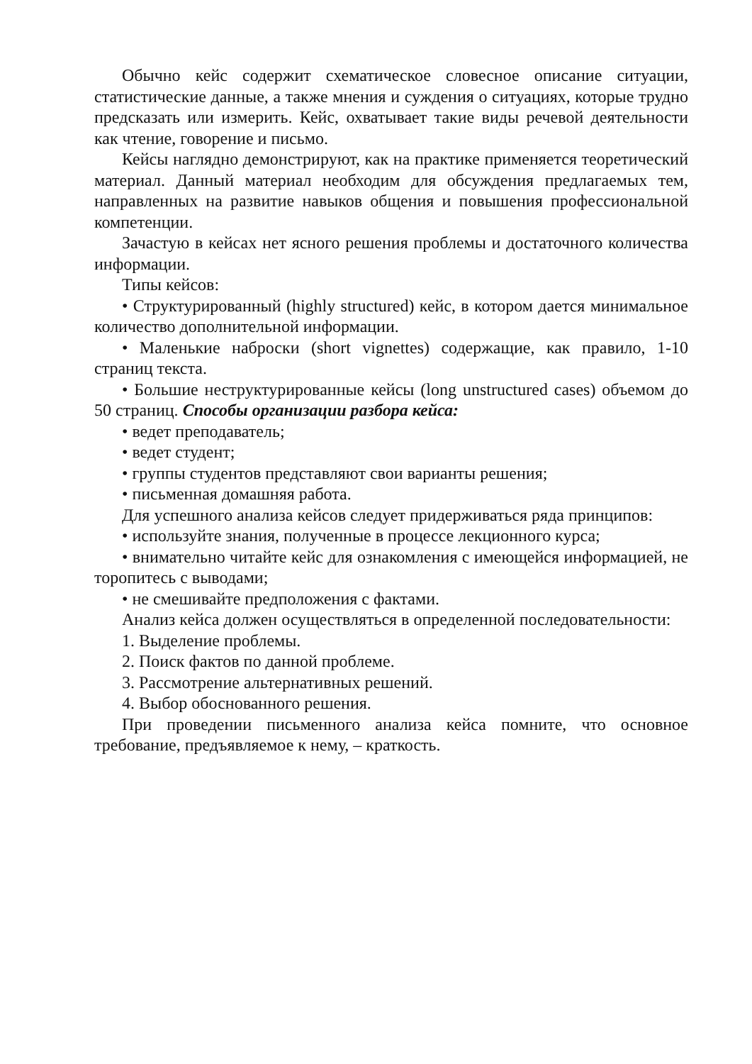Обычно кейс содержит схематическое словесное описание ситуации, статистические данные, а также мнения и суждения о ситуациях, которые трудно предсказать или измерить. Кейс, охватывает такие виды речевой деятельности как чтение, говорение и письмо.
Кейсы наглядно демонстрируют, как на практике применяется теоретический материал. Данный материал необходим для обсуждения предлагаемых тем, направленных на развитие навыков общения и повышения профессиональной компетенции.
Зачастую в кейсах нет ясного решения проблемы и достаточного количества информации.
Типы кейсов:
• Структурированный (highly structured) кейс, в котором дается минимальное количество дополнительной информации.
• Маленькие наброски (short vignettes) содержащие, как правило, 1-10 страниц текста.
• Большие неструктурированные кейсы (long unstructured cases) объемом до 50 страниц. Способы организации разбора кейса:
• ведет преподаватель;
• ведет студент;
• группы студентов представляют свои варианты решения;
• письменная домашняя работа.
Для успешного анализа кейсов следует придерживаться ряда принципов:
• используйте знания, полученные в процессе лекционного курса;
• внимательно читайте кейс для ознакомления с имеющейся информацией, не торопитесь с выводами;
• не смешивайте предположения с фактами.
Анализ кейса должен осуществляться в определенной последовательности:
1. Выделение проблемы.
2. Поиск фактов по данной проблеме.
3. Рассмотрение альтернативных решений.
4. Выбор обоснованного решения.
При проведении письменного анализа кейса помните, что основное требование, предъявляемое к нему, – краткость.